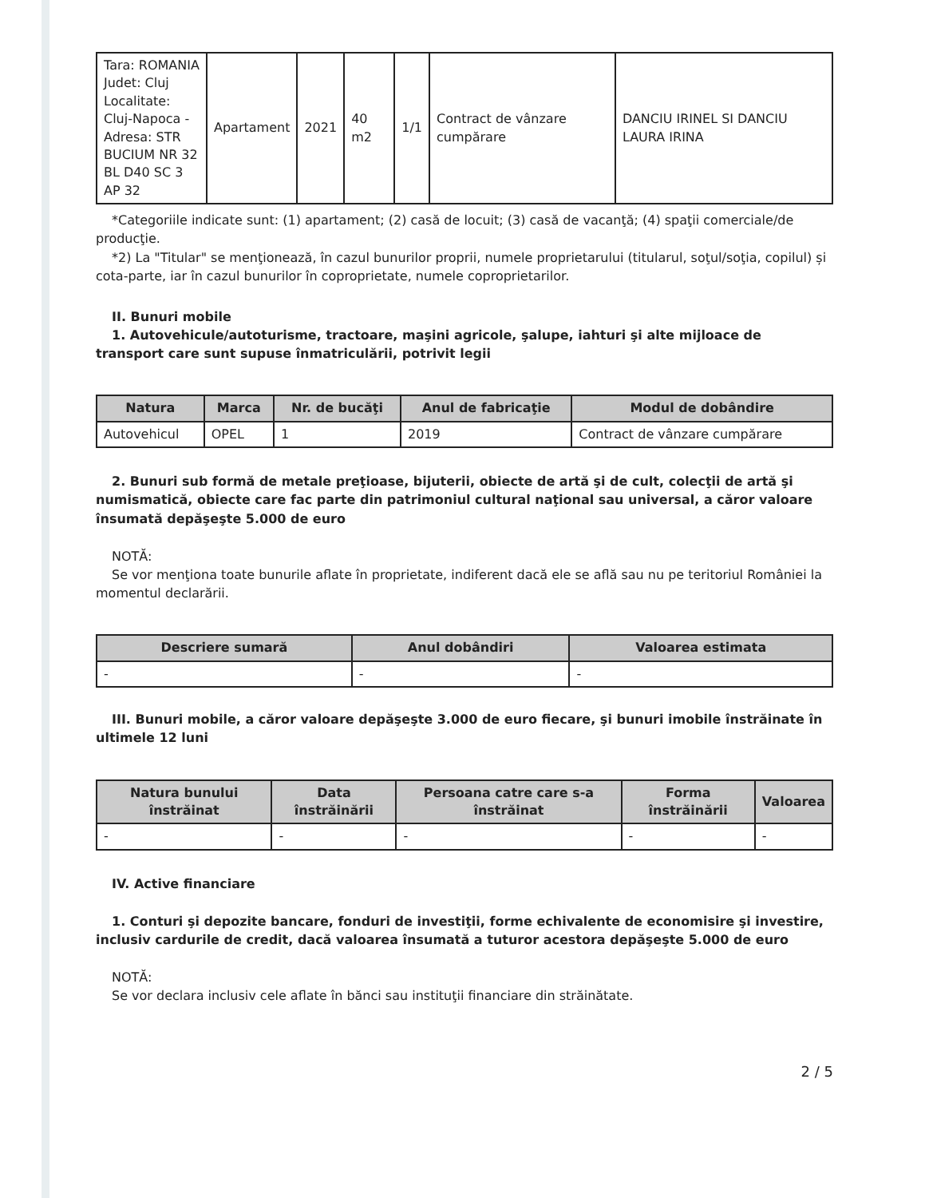| Tara: ROMANIA Judet: Cluj Localitate: Cluj-Napoca - Adresa: STR BUCIUM NR 32 BL D40 SC 3 AP 32 | Apartament | 2021 | 40 m2 | 1/1 | Contract de vânzare cumpărare | DANCIU IRINEL SI DANCIU LAURA IRINA |
*Categoriile indicate sunt: (1) apartament; (2) casă de locuit; (3) casă de vacanţă; (4) spaţii comerciale/de producţie.
*2) La "Titular" se menţionează, în cazul bunurilor proprii, numele proprietarului (titularul, soţul/soţia, copilul) și cota-parte, iar în cazul bunurilor în coproprietate, numele coproprietarilor.
II. Bunuri mobile
1. Autovehicule/autoturisme, tractoare, maşini agricole, şalupe, iahturi şi alte mijloace de transport care sunt supuse înmatriculării, potrivit legii
| Natura | Marca | Nr. de bucăţi | Anul de fabricaţie | Modul de dobândire |
| --- | --- | --- | --- | --- |
| Autovehicul | OPEL | 1 | 2019 | Contract de vânzare cumpărare |
2. Bunuri sub formă de metale preţioase, bijuterii, obiecte de artă şi de cult, colecţii de artă şi numismatică, obiecte care fac parte din patrimoniul cultural naţional sau universal, a căror valoare însumată depăşeşte 5.000 de euro
NOTĂ:
Se vor menţiona toate bunurile aflate în proprietate, indiferent dacă ele se află sau nu pe teritoriul României la momentul declarării.
| Descriere sumară | Anul dobândiri | Valoarea estimata |
| --- | --- | --- |
| - | - | - |
III. Bunuri mobile, a căror valoare depăşeşte 3.000 de euro fiecare, şi bunuri imobile înstrăinate în ultimele 12 luni
| Natura bunului înstrăinat | Data înstrăinării | Persoana catre care s-a înstrăinat | Forma înstrăinării | Valoarea |
| --- | --- | --- | --- | --- |
| - | - | - | - | - |
IV. Active financiare
1. Conturi şi depozite bancare, fonduri de investiţii, forme echivalente de economisire şi investire, inclusiv cardurile de credit, dacă valoarea însumată a tuturor acestora depăşeşte 5.000 de euro
NOTĂ:
Se vor declara inclusiv cele aflate în bănci sau instituţii financiare din străinătate.
2 / 5